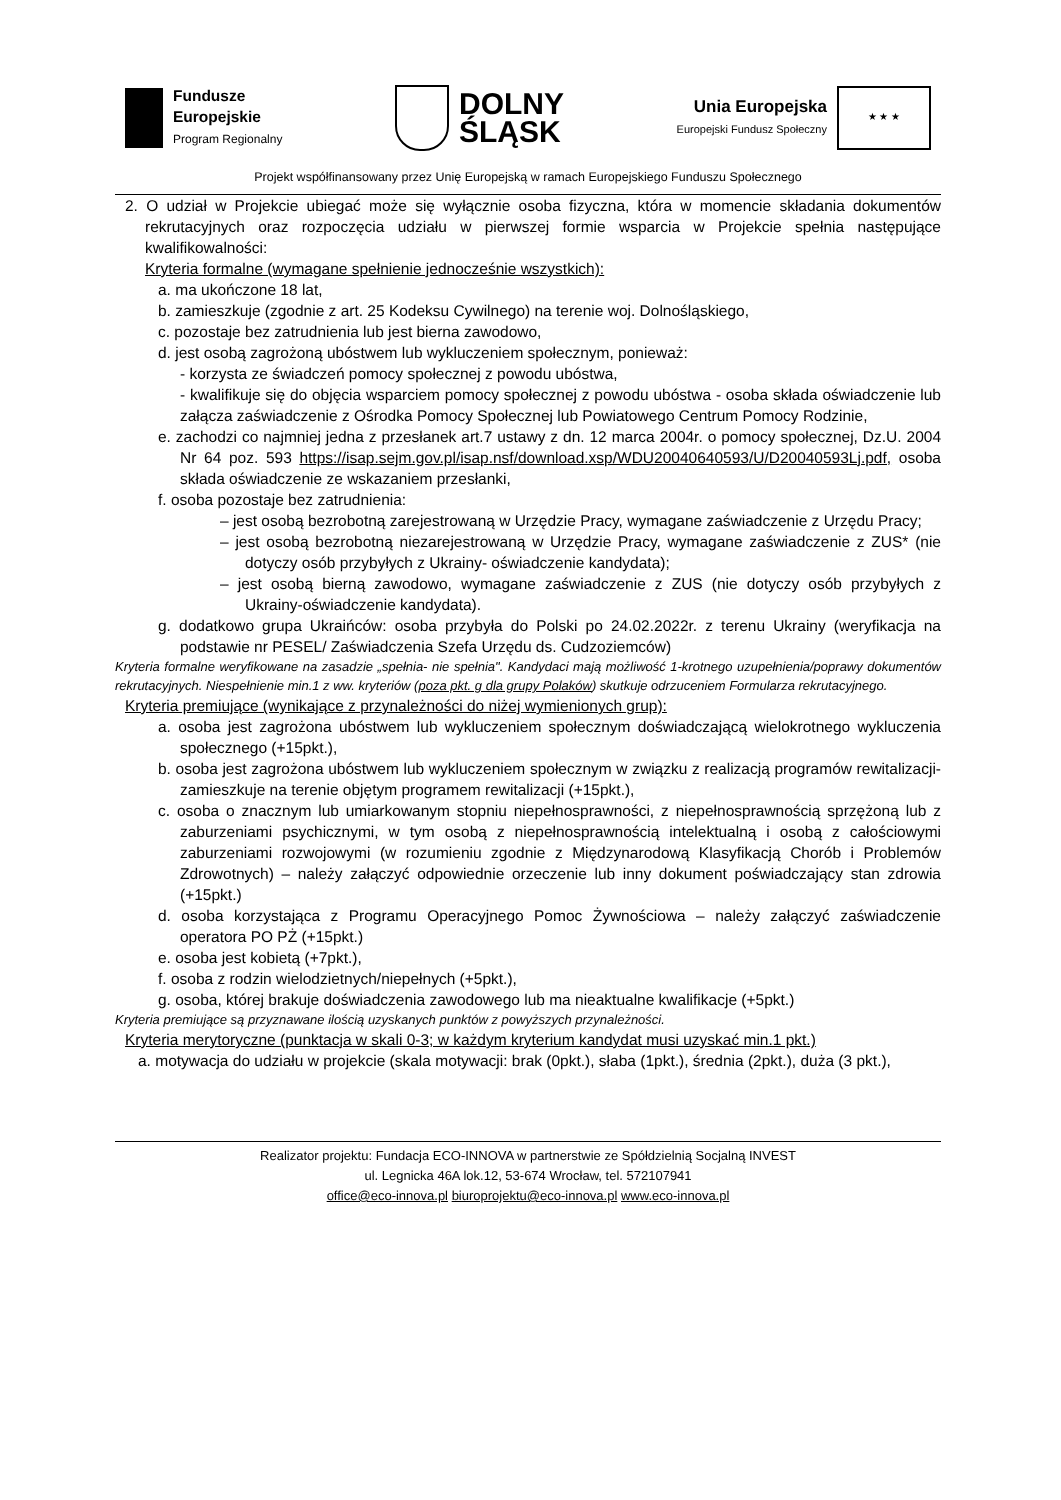Fundusze
Europejskie
Program Regionalny
DOLNY
ŚLĄSK
Unia Europejska
Europejski Fundusz Społeczny
★ ★ ★
Projekt współfinansowany przez Unię Europejską w ramach Europejskiego Funduszu Społecznego
2. O udział w Projekcie ubiegać może się wyłącznie osoba fizyczna, która w momencie składania dokumentów rekrutacyjnych oraz rozpoczęcia udziału w pierwszej formie wsparcia w Projekcie spełnia następujące kwalifikowalności:
Kryteria formalne (wymagane spełnienie jednocześnie wszystkich):
a. ma ukończone 18 lat,
b. zamieszkuje (zgodnie z art. 25 Kodeksu Cywilnego) na terenie woj. Dolnośląskiego,
c. pozostaje bez zatrudnienia lub jest bierna zawodowo,
d. jest osobą zagrożoną ubóstwem lub wykluczeniem społecznym, ponieważ:
- korzysta ze świadczeń pomocy społecznej z powodu ubóstwa,
- kwalifikuje się do objęcia wsparciem pomocy społecznej z powodu ubóstwa - osoba składa oświadczenie lub załącza zaświadczenie z Ośrodka Pomocy Społecznej lub Powiatowego Centrum Pomocy Rodzinie,
e. zachodzi co najmniej jedna z przesłanek art.7 ustawy z dn. 12 marca 2004r. o pomocy społecznej, Dz.U. 2004 Nr 64 poz. 593 https://isap.sejm.gov.pl/isap.nsf/download.xsp/WDU20040640593/U/D20040593Lj.pdf, osoba składa oświadczenie ze wskazaniem przesłanki,
f. osoba pozostaje bez zatrudnienia:
– jest osobą bezrobotną zarejestrowaną w Urzędzie Pracy, wymagane zaświadczenie z Urzędu Pracy;
– jest osobą bezrobotną niezarejestrowaną w Urzędzie Pracy, wymagane zaświadczenie z ZUS* (nie dotyczy osób przybyłych z Ukrainy- oświadczenie kandydata);
– jest osobą bierną zawodowo, wymagane zaświadczenie z ZUS (nie dotyczy osób przybyłych z Ukrainy-oświadczenie kandydata).
g. dodatkowo grupa Ukraińców: osoba przybyła do Polski po 24.02.2022r. z terenu Ukrainy (weryfikacja na podstawie nr PESEL/ Zaświadczenia Szefa Urzędu ds. Cudzoziemców)
Kryteria formalne weryfikowane na zasadzie „spełnia- nie spełnia". Kandydaci mają możliwość 1-krotnego uzupełnienia/poprawy dokumentów rekrutacyjnych. Niespełnienie min.1 z ww. kryteriów (poza pkt. g dla grupy Polaków) skutkuje odrzuceniem Formularza rekrutacyjnego.
Kryteria premiujące (wynikające z przynależności do niżej wymienionych grup):
a. osoba jest zagrożona ubóstwem lub wykluczeniem społecznym doświadczającą wielokrotnego wykluczenia społecznego (+15pkt.),
b. osoba jest zagrożona ubóstwem lub wykluczeniem społecznym w związku z realizacją programów rewitalizacji- zamieszkuje na terenie objętym programem rewitalizacji (+15pkt.),
c. osoba o znacznym lub umiarkowanym stopniu niepełnosprawności, z niepełnosprawnością sprzężoną lub z zaburzeniami psychicznymi, w tym osobą z niepełnosprawnością intelektualną i osobą z całościowymi zaburzeniami rozwojowymi (w rozumieniu zgodnie z Międzynarodową Klasyfikacją Chorób i Problemów Zdrowotnych) – należy załączyć odpowiednie orzeczenie lub inny dokument poświadczający stan zdrowia (+15pkt.)
d. osoba korzystająca z Programu Operacyjnego Pomoc Żywnościowa – należy załączyć zaświadczenie operatora PO PŻ (+15pkt.)
e. osoba jest kobietą (+7pkt.),
f. osoba z rodzin wielodzietnych/niepełnych (+5pkt.),
g. osoba, której brakuje doświadczenia zawodowego lub ma nieaktualne kwalifikacje (+5pkt.)
Kryteria premiujące są przyznawane ilością uzyskanych punktów z powyższych przynależności.
Kryteria merytoryczne (punktacja w skali 0-3; w każdym kryterium kandydat musi uzyskać min.1 pkt.)
a. motywacja do udziału w projekcie (skala motywacji: brak (0pkt.), słaba (1pkt.), średnia (2pkt.), duża (3 pkt.),
Realizator projektu: Fundacja ECO-INNOVA w partnerstwie ze Spółdzielnią Socjalną INVEST
ul. Legnicka 46A lok.12, 53-674 Wrocław, tel. 572107941
office@eco-innova.pl biuroprojektu@eco-innova.pl www.eco-innova.pl